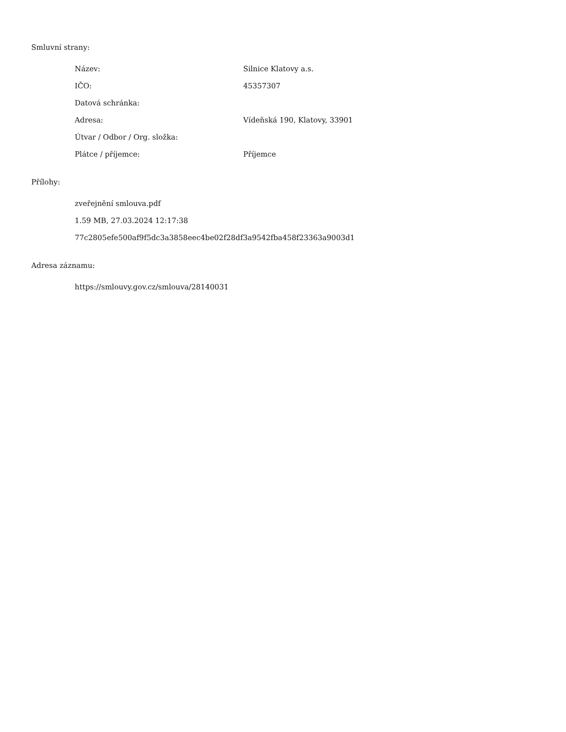Smluvní strany:
| Název: | Silnice Klatovy a.s. |
| IČO: | 45357307 |
| Datová schránka: | |
| Adresa: | Vídeňská 190, Klatovy, 33901 |
| Útvar / Odbor / Org. složka: | |
| Plátce / příjemce: | Příjemce |
Přílohy:
zveřejnění smlouva.pdf
1.59 MB, 27.03.2024 12:17:38
77c2805efe500af9f5dc3a3858eec4be02f28df3a9542fba458f23363a9003d1
Adresa záznamu:
https://smlouvy.gov.cz/smlouva/28140031